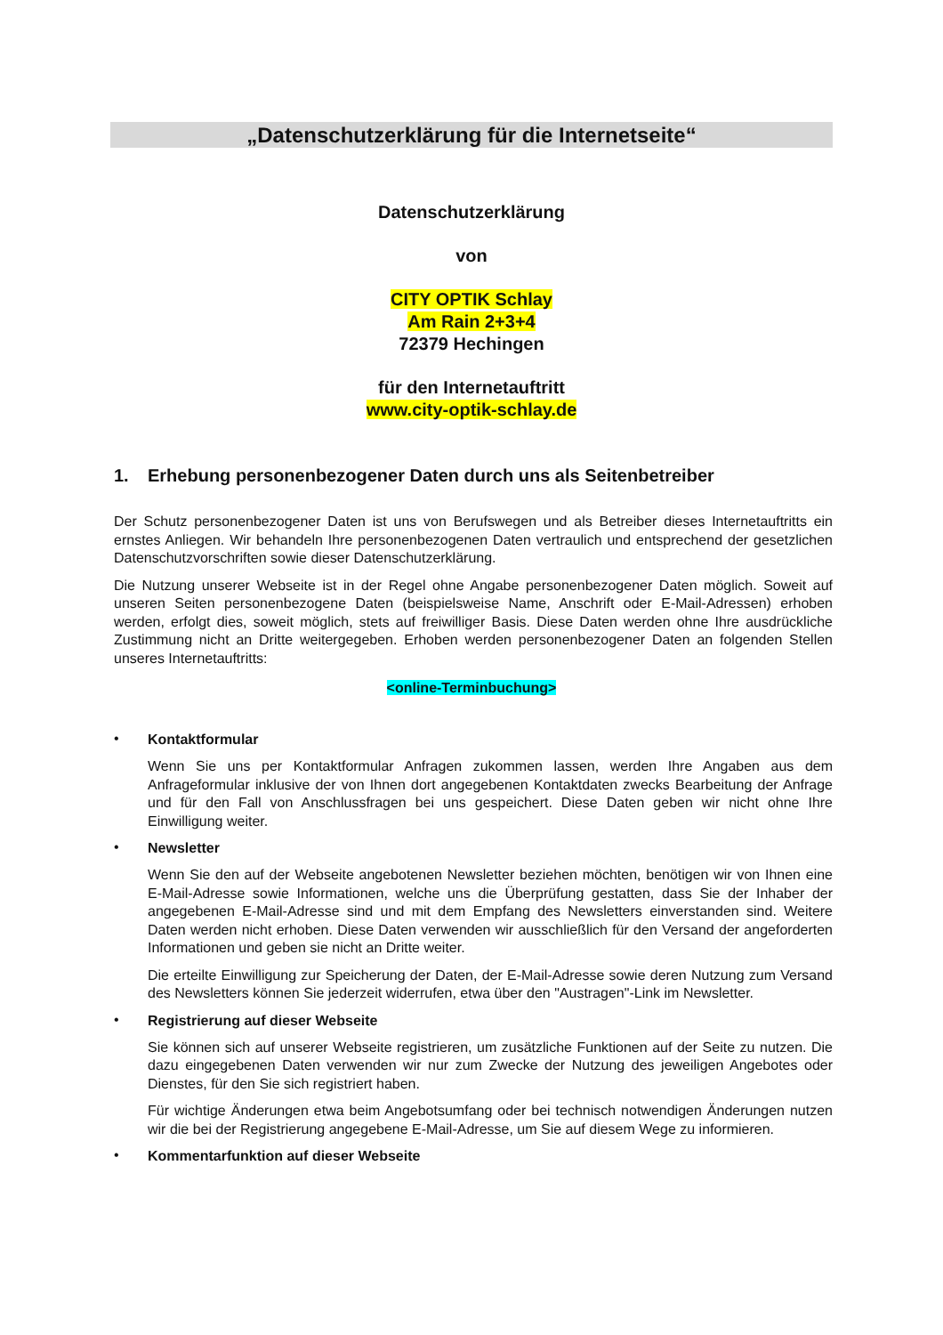„Datenschutzerklärung für die Internetseite“
Datenschutzerklärung
von
CITY OPTIK Schlay
Am Rain 2+3+4
72379 Hechingen
für den Internetauftritt
www.city-optik-schlay.de
1. Erhebung personenbezogener Daten durch uns als Seitenbetreiber
Der Schutz personenbezogener Daten ist uns von Berufswegen und als Betreiber dieses Internetauftritts ein ernstes Anliegen. Wir behandeln Ihre personenbezogenen Daten vertraulich und entsprechend der gesetzlichen Datenschutzvorschriften sowie dieser Datenschutzerklärung.
Die Nutzung unserer Webseite ist in der Regel ohne Angabe personenbezogener Daten möglich. Soweit auf unseren Seiten personenbezogene Daten (beispielsweise Name, Anschrift oder E-Mail-Adressen) erhoben werden, erfolgt dies, soweit möglich, stets auf freiwilliger Basis. Diese Daten werden ohne Ihre ausdrückliche Zustimmung nicht an Dritte weitergegeben. Erhoben werden personenbezogener Daten an folgenden Stellen unseres Internetauftritts:
<online-Terminbuchung>
•
Kontaktformular
Wenn Sie uns per Kontaktformular Anfragen zukommen lassen, werden Ihre Angaben aus dem Anfrageformular inklusive der von Ihnen dort angegebenen Kontaktdaten zwecks Bearbeitung der Anfrage und für den Fall von Anschlussfragen bei uns gespeichert. Diese Daten geben wir nicht ohne Ihre Einwilligung weiter.
•
Newsletter
Wenn Sie den auf der Webseite angebotenen Newsletter beziehen möchten, benötigen wir von Ihnen eine E-Mail-Adresse sowie Informationen, welche uns die Überprüfung gestatten, dass Sie der Inhaber der angegebenen E-Mail-Adresse sind und mit dem Empfang des Newsletters einverstanden sind. Weitere Daten werden nicht erhoben. Diese Daten verwenden wir ausschließlich für den Versand der angeforderten Informationen und geben sie nicht an Dritte weiter.
Die erteilte Einwilligung zur Speicherung der Daten, der E-Mail-Adresse sowie deren Nutzung zum Versand des Newsletters können Sie jederzeit widerrufen, etwa über den "Austragen"-Link im Newsletter.
•
Registrierung auf dieser Webseite
Sie können sich auf unserer Webseite registrieren, um zusätzliche Funktionen auf der Seite zu nutzen. Die dazu eingegebenen Daten verwenden wir nur zum Zwecke der Nutzung des jeweiligen Angebotes oder Dienstes, für den Sie sich registriert haben.
Für wichtige Änderungen etwa beim Angebotsumfang oder bei technisch notwendigen Änderungen nutzen wir die bei der Registrierung angegebene E-Mail-Adresse, um Sie auf diesem Wege zu informieren.
•
Kommentarfunktion auf dieser Webseite